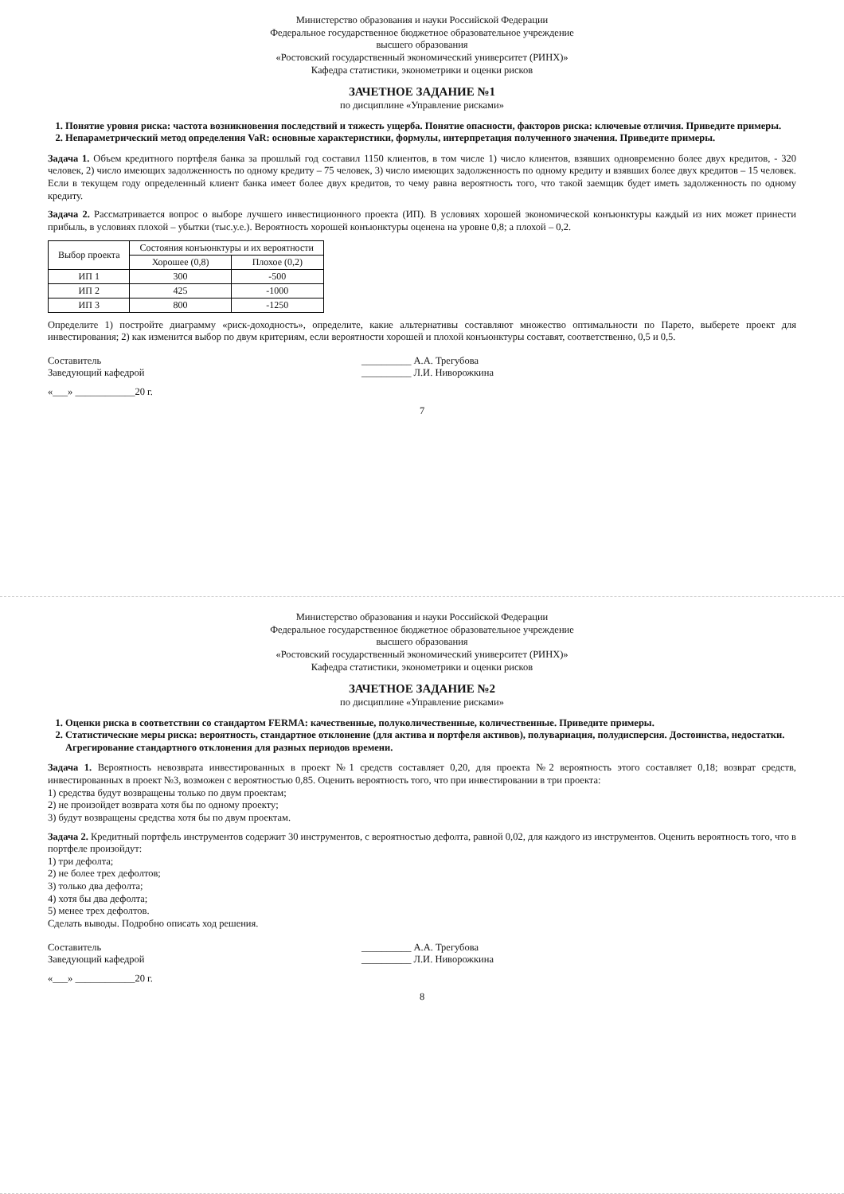Министерство образования и науки Российской Федерации
Федеральное государственное бюджетное образовательное учреждение
высшего образования
«Ростовский государственный экономический университет (РИНХ)»
Кафедра статистики, эконометрики и оценки рисков
ЗАЧЕТНОЕ ЗАДАНИЕ №1
по дисциплине «Управление рисками»
1. Понятие уровня риска: частота возникновения последствий и тяжесть ущерба. Понятие опасности, факторов риска: ключевые отличия. Приведите примеры.
2. Непараметрический метод определения VaR: основные характеристики, формулы, интерпретация полученного значения. Приведите примеры.
Задача 1. Объем кредитного портфеля банка за прошлый год составил 1150 клиентов, в том числе 1) число клиентов, взявших одновременно более двух кредитов, - 320 человек, 2) число имеющих задолженность по одному кредиту – 75 человек, 3) число имеющих задолженность по одному кредиту и взявших более двух кредитов – 15 человек. Если в текущем году определенный клиент банка имеет более двух кредитов, то чему равна вероятность того, что такой заемщик будет иметь задолженность по одному кредиту.
Задача 2. Рассматривается вопрос о выборе лучшего инвестиционного проекта (ИП). В условиях хорошей экономической конъюнктуры каждый из них может принести прибыль, в условиях плохой – убытки (тыс.у.е.). Вероятность хорошей конъюнктуры оценена на уровне 0,8; а плохой – 0,2.
| Выбор проекта | Состояния конъюнктуры и их вероятности | |
| --- | --- | --- |
| | Хорошее (0,8) | Плохое (0,2) |
| ИП 1 | 300 | -500 |
| ИП 2 | 425 | -1000 |
| ИП 3 | 800 | -1250 |
Определите 1) постройте диаграмму «риск-доходность», определите, какие альтернативы составляют множество оптимальности по Парето, выберете проект для инвестирования; 2) как изменится выбор по двум критериям, если вероятности хорошей и плохой конъюнктуры составят, соответственно, 0,5 и 0,5.
Составитель
Заведующий кафедрой __________ А.А. Трегубова
__________ Л.И. Ниворожкина
«___» ____________20 г.
7
Министерство образования и науки Российской Федерации
Федеральное государственное бюджетное образовательное учреждение
высшего образования
«Ростовский государственный экономический университет (РИНХ)»
Кафедра статистики, эконометрики и оценки рисков
ЗАЧЕТНОЕ ЗАДАНИЕ №2
по дисциплине «Управление рисками»
1. Оценки риска в соответствии со стандартом FERMA: качественные, полуколичественные, количественные. Приведите примеры.
2. Статистические меры риска: вероятность, стандартное отклонение (для актива и портфеля активов), полувариация, полудисперсия. Достоинства, недостатки. Агрегирование стандартного отклонения для разных периодов времени.
Задача 1. Вероятность невозврата инвестированных в проект №1 средств составляет 0,20, для проекта №2 вероятность этого составляет 0,18; возврат средств, инвестированных в проект №3, возможен с вероятностью 0,85. Оценить вероятность того, что при инвестировании в три проекта:
1) средства будут возвращены только по двум проектам;
2) не произойдет возврата хотя бы по одному проекту;
3) будут возвращены средства хотя бы по двум проектам.
Задача 2. Кредитный портфель инструментов содержит 30 инструментов, с вероятностью дефолта, равной 0,02, для каждого из инструментов. Оценить вероятность того, что в портфеле произойдут:
1) три дефолта;
2) не более трех дефолтов;
3) только два дефолта;
4) хотя бы два дефолта;
5) менее трех дефолтов.
Сделать выводы. Подробно описать ход решения.
Составитель
Заведующий кафедрой __________ А.А. Трегубова
__________ Л.И. Ниворожкина
«___» ____________20 г.
8